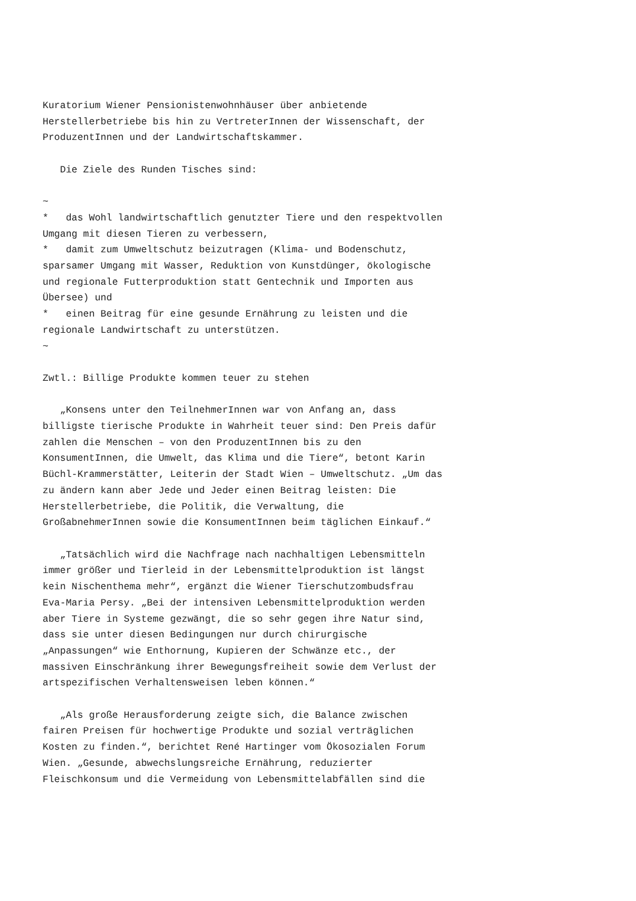Kuratorium Wiener Pensionistenwohnhäuser über anbietende
Herstellerbetriebe bis hin zu VertreterInnen der Wissenschaft, der
ProduzentInnen und der Landwirtschaftskammer.

   Die Ziele des Runden Tisches sind:

~
*   das Wohl landwirtschaftlich genutzter Tiere und den respektvollen
Umgang mit diesen Tieren zu verbessern,
*   damit zum Umweltschutz beizutragen (Klima- und Bodenschutz,
sparsamer Umgang mit Wasser, Reduktion von Kunstdünger, ökologische
und regionale Futterproduktion statt Gentechnik und Importen aus
Übersee) und
*   einen Beitrag für eine gesunde Ernährung zu leisten und die
regionale Landwirtschaft zu unterstützen.
~

Zwtl.: Billige Produkte kommen teuer zu stehen

   „Konsens unter den TeilnehmerInnen war von Anfang an, dass
billigste tierische Produkte in Wahrheit teuer sind: Den Preis dafür
zahlen die Menschen – von den ProduzentInnen bis zu den
KonsumentInnen, die Umwelt, das Klima und die Tiere“, betont Karin
Büchl-Krammerstätter, Leiterin der Stadt Wien – Umweltschutz. „Um das
zu ändern kann aber Jede und Jeder einen Beitrag leisten: Die
Herstellerbetriebe, die Politik, die Verwaltung, die
GroßabnehmerInnen sowie die KonsumentInnen beim täglichen Einkauf.“

   „Tatsächlich wird die Nachfrage nach nachhaltigen Lebensmitteln
immer größer und Tierleid in der Lebensmittelproduktion ist längst
kein Nischenthema mehr“, ergänzt die Wiener Tierschutzombudsfrau
Eva-Maria Persy. „Bei der intensiven Lebensmittelproduktion werden
aber Tiere in Systeme gezwängt, die so sehr gegen ihre Natur sind,
dass sie unter diesen Bedingungen nur durch chirurgische
„Anpassungen“ wie Enthornung, Kupieren der Schwänze etc., der
massiven Einschränkung ihrer Bewegungsfreiheit sowie dem Verlust der
artspezifischen Verhaltensweisen leben können.“

   „Als große Herausforderung zeigte sich, die Balance zwischen
fairen Preisen für hochwertige Produkte und sozial verträglichen
Kosten zu finden.“, berichtet René Hartinger vom Ökosozialen Forum
Wien. „Gesunde, abwechslungsreiche Ernährung, reduzierter
Fleischkonsum und die Vermeidung von Lebensmittelabfällen sind die